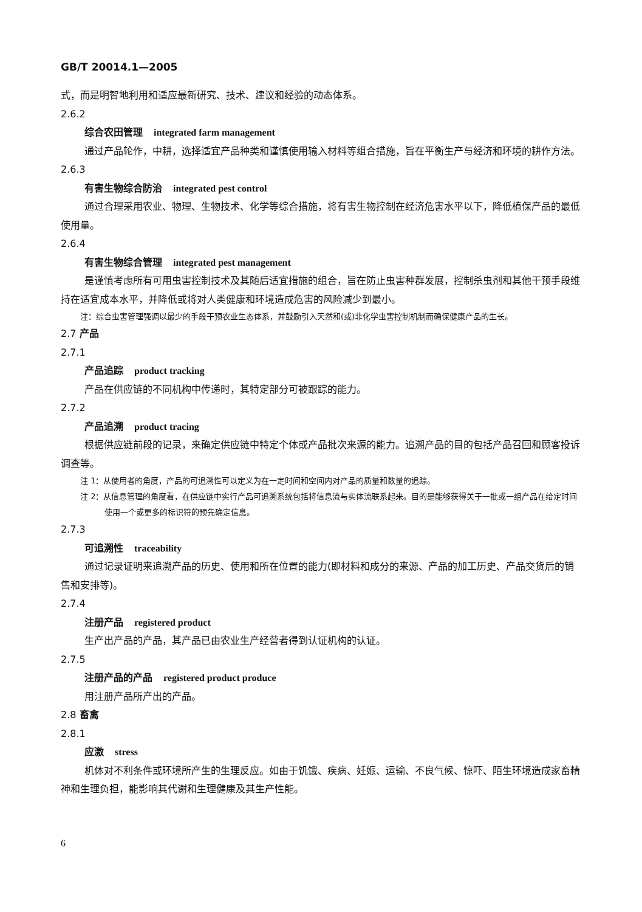GB/T 20014.1—2005
式，而是明智地利用和适应最新研究、技术、建议和经验的动态体系。
2.6.2
综合农田管理 integrated farm management
通过产品轮作，中耕，选择适宜产品种类和谨慎使用输入材料等组合措施，旨在平衡生产与经济和环境的耕作方法。
2.6.3
有害生物综合防治 integrated pest control
通过合理采用农业、物理、生物技术、化学等综合措施，将有害生物控制在经济危害水平以下，降低植保产品的最低使用量。
2.6.4
有害生物综合管理 integrated pest management
是谨慎考虑所有可用虫害控制技术及其随后适宜措施的组合，旨在防止虫害种群发展，控制杀虫剂和其他干预手段维持在适宜成本水平，并降低或将对人类健康和环境造成危害的风险减少到最小。
注：综合虫害管理强调以最少的手段干预农业生态体系，并鼓励引入天然和(或)非化学虫害控制机制而确保健康产品的生长。
2.7 产品
2.7.1
产品追踪 product tracking
产品在供应链的不同机构中传递时，其特定部分可被跟踪的能力。
2.7.2
产品追溯 product tracing
根据供应链前段的记录，来确定供应链中特定个体或产品批次来源的能力。追溯产品的目的包括产品召回和顾客投诉调查等。
注 1：从使用者的角度，产品的可追溯性可以定义为在一定时间和空间内对产品的质量和数量的追踪。
注 2：从信息管理的角度看，在供应链中实行产品可追溯系统包括将信息流与实体流联系起来。目的是能够获得关于一批或一组产品在给定时间使用一个或更多的标识符的预先确定信息。
2.7.3
可追溯性 traceability
通过记录证明来追溯产品的历史、使用和所在位置的能力(即材料和成分的来源、产品的加工历史、产品交货后的销售和安排等)。
2.7.4
注册产品 registered product
生产出产品的产品，其产品已由农业生产经营者得到认证机构的认证。
2.7.5
注册产品的产品 registered product produce
用注册产品所产出的产品。
2.8 畜禽
2.8.1
应激 stress
机体对不利条件或环境所产生的生理反应。如由于饥饿、疾病、妊娠、运输、不良气候、惊吓、陌生环境造成家畜精神和生理负担，能影响其代谢和生理健康及其生产性能。
6